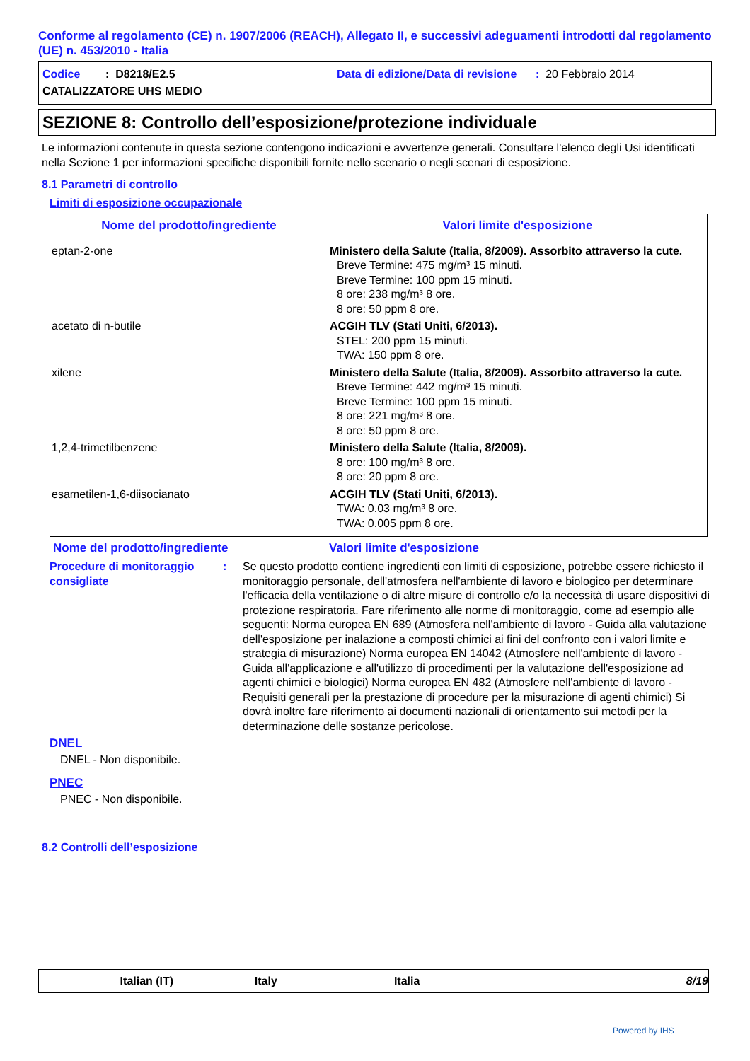Conforme al regolamento (CE) n. 1907/2006 (REACH), Allegato II, e successivi adeguamenti introdotti dal regolamento (UE) n. 453/2010 - Italia
Codice : D8218/E2.5 Data di edizione/Data di revisione : 20 Febbraio 2014
CATALIZZATORE UHS MEDIO
SEZIONE 8: Controllo dell’esposizione/protezione individuale
Le informazioni contenute in questa sezione contengono indicazioni e avvertenze generali. Consultare l'elenco degli Usi identificati nella Sezione 1 per informazioni specifiche disponibili fornite nello scenario o negli scenari di esposizione.
8.1 Parametri di controllo
Limiti di esposizione occupazionale
| Nome del prodotto/ingrediente | Valori limite d'esposizione |
| --- | --- |
| eptan-2-one | Ministero della Salute (Italia, 8/2009). Assorbito attraverso la cute. Breve Termine: 475 mg/m³ 15 minuti. Breve Termine: 100 ppm 15 minuti. 8 ore: 238 mg/m³ 8 ore. 8 ore: 50 ppm 8 ore. |
| acetato di n-butile | ACGIH TLV (Stati Uniti, 6/2013). STEL: 200 ppm 15 minuti. TWA: 150 ppm 8 ore. |
| xilene | Ministero della Salute (Italia, 8/2009). Assorbito attraverso la cute. Breve Termine: 442 mg/m³ 15 minuti. Breve Termine: 100 ppm 15 minuti. 8 ore: 221 mg/m³ 8 ore. 8 ore: 50 ppm 8 ore. |
| 1,2,4-trimetilbenzene | Ministero della Salute (Italia, 8/2009). 8 ore: 100 mg/m³ 8 ore. 8 ore: 20 ppm 8 ore. |
| esametilen-1,6-diisocianato | ACGIH TLV (Stati Uniti, 6/2013). TWA: 0.03 mg/m³ 8 ore. TWA: 0.005 ppm 8 ore. |
Nome del prodotto/ingrediente Valori limite d'esposizione
Procedure di monitoraggio consigliate: Se questo prodotto contiene ingredienti con limiti di esposizione, potrebbe essere richiesto il monitoraggio personale, dell'atmosfera nell'ambiente di lavoro e biologico per determinare l'efficacia della ventilazione o di altre misure di controllo e/o la necessità di usare dispositivi di protezione respiratoria. Fare riferimento alle norme di monitoraggio, come ad esempio alle seguenti: Norma europea EN 689 (Atmosfera nell'ambiente di lavoro - Guida alla valutazione dell'esposizione per inalazione a composti chimici ai fini del confronto con i valori limite e strategia di misurazione) Norma europea EN 14042 (Atmosfere nell'ambiente di lavoro - Guida all'applicazione e all'utilizzo di procedimenti per la valutazione dell'esposizione ad agenti chimici e biologici) Norma europea EN 482 (Atmosfere nell'ambiente di lavoro - Requisiti generali per la prestazione di procedure per la misurazione di agenti chimici) Si dovrà inoltre fare riferimento ai documenti nazionali di orientamento sui metodi per la determinazione delle sostanze pericolose.
DNEL
DNEL - Non disponibile.
PNEC
PNEC - Non disponibile.
8.2 Controlli dell’esposizione
Italian (IT) Italy Italia 8/19
Powered by IHS